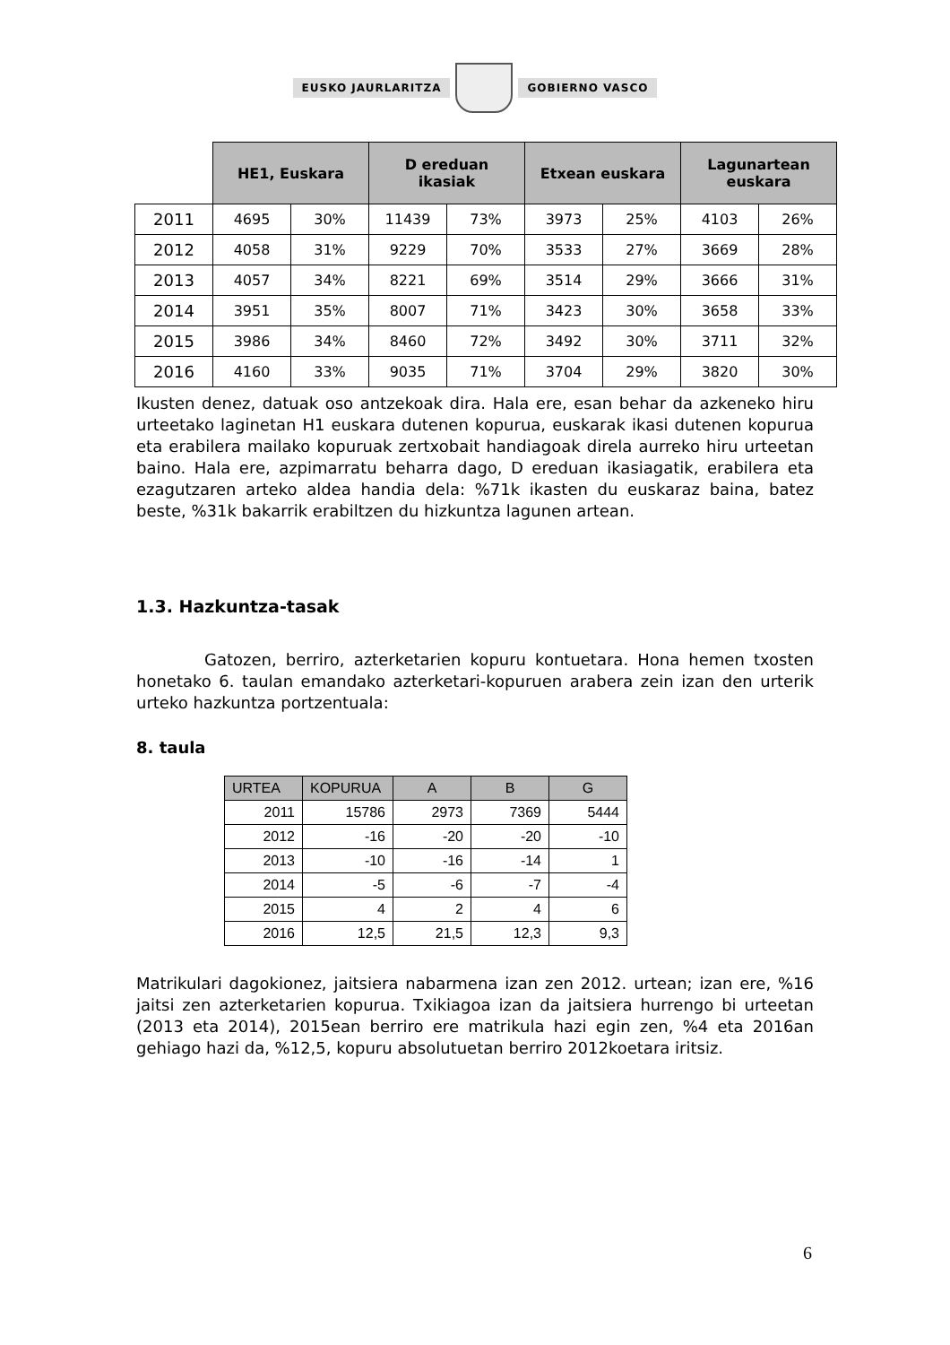EUSKO JAURLARITZA GOBIERNO VASCO
| | HE1, Euskara | | D ereduan ikasiak | | Etxean euskara | | Lagunartean euskara | |
| 2011 | 4695 | 30% | 11439 | 73% | 3973 | 25% | 4103 | 26% |
| 2012 | 4058 | 31% | 9229 | 70% | 3533 | 27% | 3669 | 28% |
| 2013 | 4057 | 34% | 8221 | 69% | 3514 | 29% | 3666 | 31% |
| 2014 | 3951 | 35% | 8007 | 71% | 3423 | 30% | 3658 | 33% |
| 2015 | 3986 | 34% | 8460 | 72% | 3492 | 30% | 3711 | 32% |
| 2016 | 4160 | 33% | 9035 | 71% | 3704 | 29% | 3820 | 30% |
Ikusten denez, datuak oso antzekoak dira. Hala ere, esan behar da azkeneko hiru urteetako laginetan H1 euskara dutenen kopurua, euskarak ikasi dutenen kopurua eta erabilera mailako kopuruak zertxobait handiagoak direla aurreko hiru urteetan baino. Hala ere, azpimarratu beharra dago, D ereduan ikasiagatik, erabilera eta ezagutzaren arteko aldea handia dela: %71k ikasten du euskaraz baina, batez beste, %31k bakarrik erabiltzen du hizkuntza lagunen artean.
1.3. Hazkuntza-tasak
Gatozen, berriro, azterketarien kopuru kontuetara. Hona hemen txosten honetako 6. taulan emandako azterketari-kopuruen arabera zein izan den urterik urteko hazkuntza portzentuala:
8. taula
| URTEA | KOPURUA | A | B | G |
| --- | --- | --- | --- | --- |
| 2011 | 15786 | 2973 | 7369 | 5444 |
| 2012 | -16 | -20 | -20 | -10 |
| 2013 | -10 | -16 | -14 | 1 |
| 2014 | -5 | -6 | -7 | -4 |
| 2015 | 4 | 2 | 4 | 6 |
| 2016 | 12,5 | 21,5 | 12,3 | 9,3 |
Matrikulari dagokionez, jaitsiera nabarmena izan zen 2012. urtean; izan ere, %16 jaitsi zen azterketarien kopurua. Txikiagoa izan da jaitsiera hurrengo bi urteetan (2013 eta 2014), 2015ean berriro ere matrikula hazi egin zen, %4 eta 2016an gehiago hazi da, %12,5, kopuru absolutuetan berriro 2012koetara iritsiz.
6